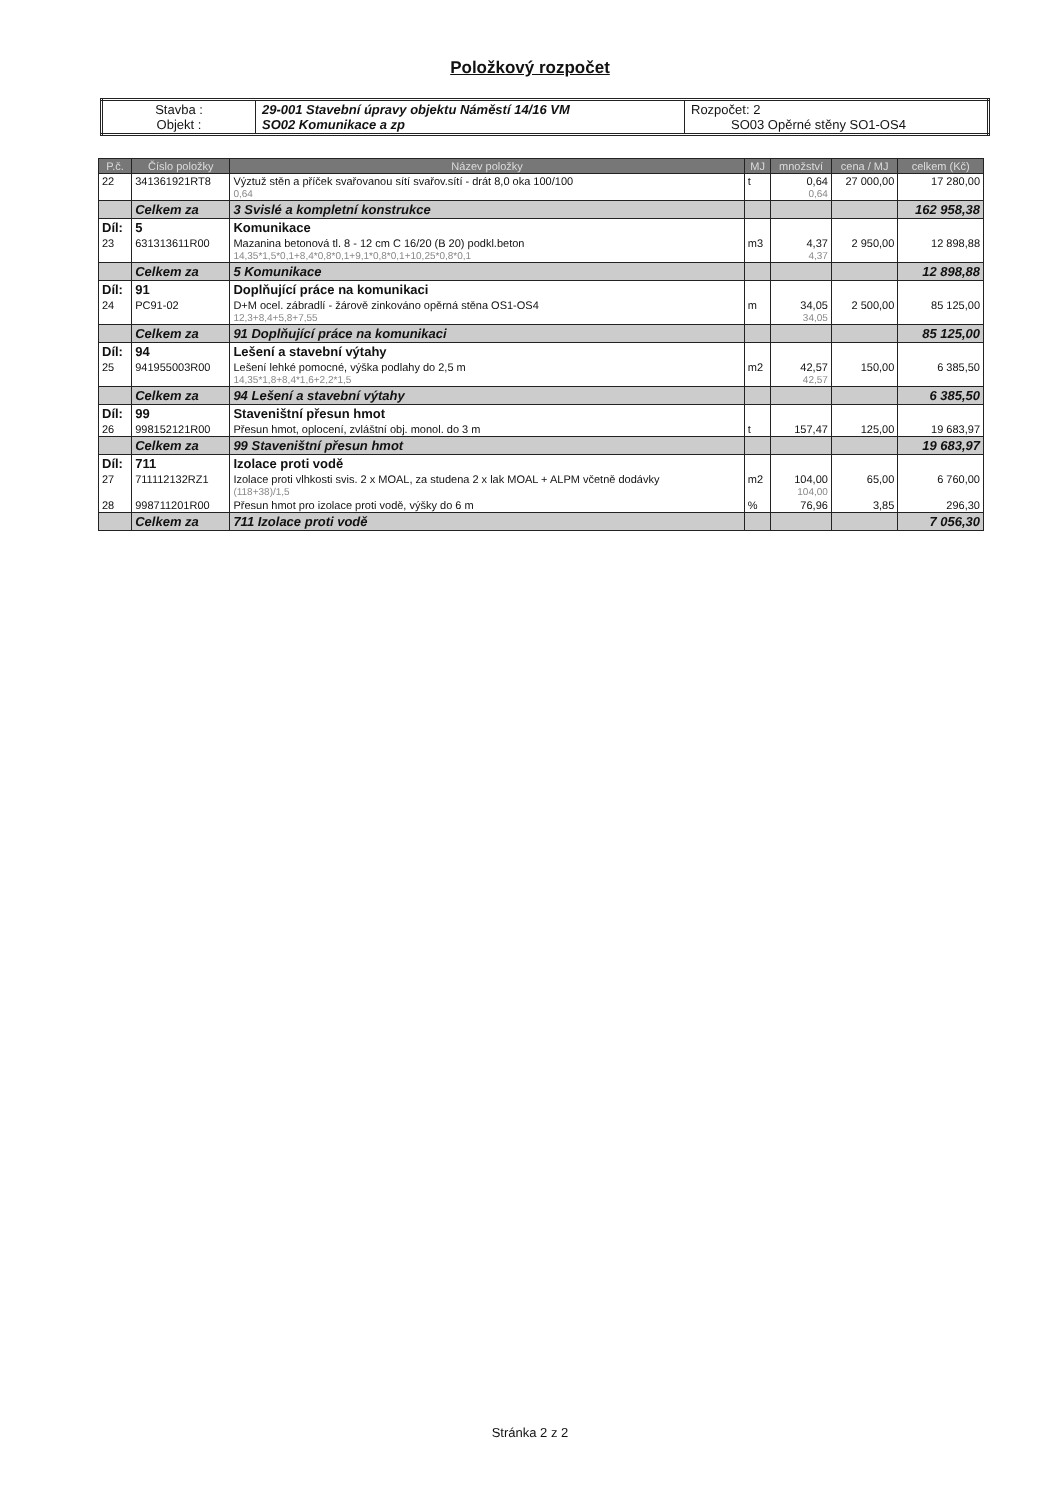Položkový rozpočet
| Stavba : Objekt : | 29-001 Stavební úpravy objektu Náměstí 14/16 VM SO02 Komunikace a zp | Rozpočet: 2 SO03 Opěrné stěny SO1-OS4 |
| P.č. | Číslo položky | Název položky | MJ | množství | cena / MJ | celkem (Kč) |
| --- | --- | --- | --- | --- | --- | --- |
| 22 | 341361921RT8 | Výztuž stěn a příček svařovanou sítí svařov.sítí - drát 8,0 oka 100/100 0,64 | t | 0,64 0,64 | 27 000,00 | 17 280,00 |
| | Celkem za | 3 Svislé a kompletní konstrukce | | | | 162 958,38 |
| Díl: | 5 | Komunikace | | | | |
| 23 | 631313611R00 | Mazanina betonová tl. 8 - 12 cm C 16/20 (B 20) podkl.beton 14,35*1,5*0,1+8,4*0,8*0,1+9,1*0,8*0,1+10,25*0,8*0,1 | m3 | 4,37 4,37 | 2 950,00 | 12 898,88 |
| | Celkem za | 5 Komunikace | | | | 12 898,88 |
| Díl: | 91 | Doplňující práce na komunikaci | | | | |
| 24 | PC91-02 | D+M ocel. zábradlí - žárově zinkováno opěrná stěna OS1-OS4 12,3+8,4+5,8+7,55 | m | 34,05 34,05 | 2 500,00 | 85 125,00 |
| | Celkem za | 91 Doplňující práce na komunikaci | | | | 85 125,00 |
| Díl: | 94 | Lešení a stavební výtahy | | | | |
| 25 | 941955003R00 | Lešení lehké pomocné, výška podlahy do 2,5 m 14,35*1,8+8,4*1,6+2,2*1,5 | m2 | 42,57 42,57 | 150,00 | 6 385,50 |
| | Celkem za | 94 Lešení a stavební výtahy | | | | 6 385,50 |
| Díl: | 99 | Staveništní přesun hmot | | | | |
| 26 | 998152121R00 | Přesun hmot, oplocení, zvláštní obj. monol. do 3 m | t | 157,47 | 125,00 | 19 683,97 |
| | Celkem za | 99 Staveništní přesun hmot | | | | 19 683,97 |
| Díl: | 711 | Izolace proti vodě | | | | |
| 27 | 711112132RZ1 | Izolace proti vlhkosti svis. 2 x MOAL, za studena 2 x lak MOAL + ALPM včetně dodávky (118+38)/1,5 | m2 | 104,00 104,00 | 65,00 | 6 760,00 |
| 28 | 998711201R00 | Přesun hmot pro izolace proti vodě, výšky do 6 m | % | 76,96 | 3,85 | 296,30 |
| | Celkem za | 711 Izolace proti vodě | | | | 7 056,30 |
Stránka 2 z 2